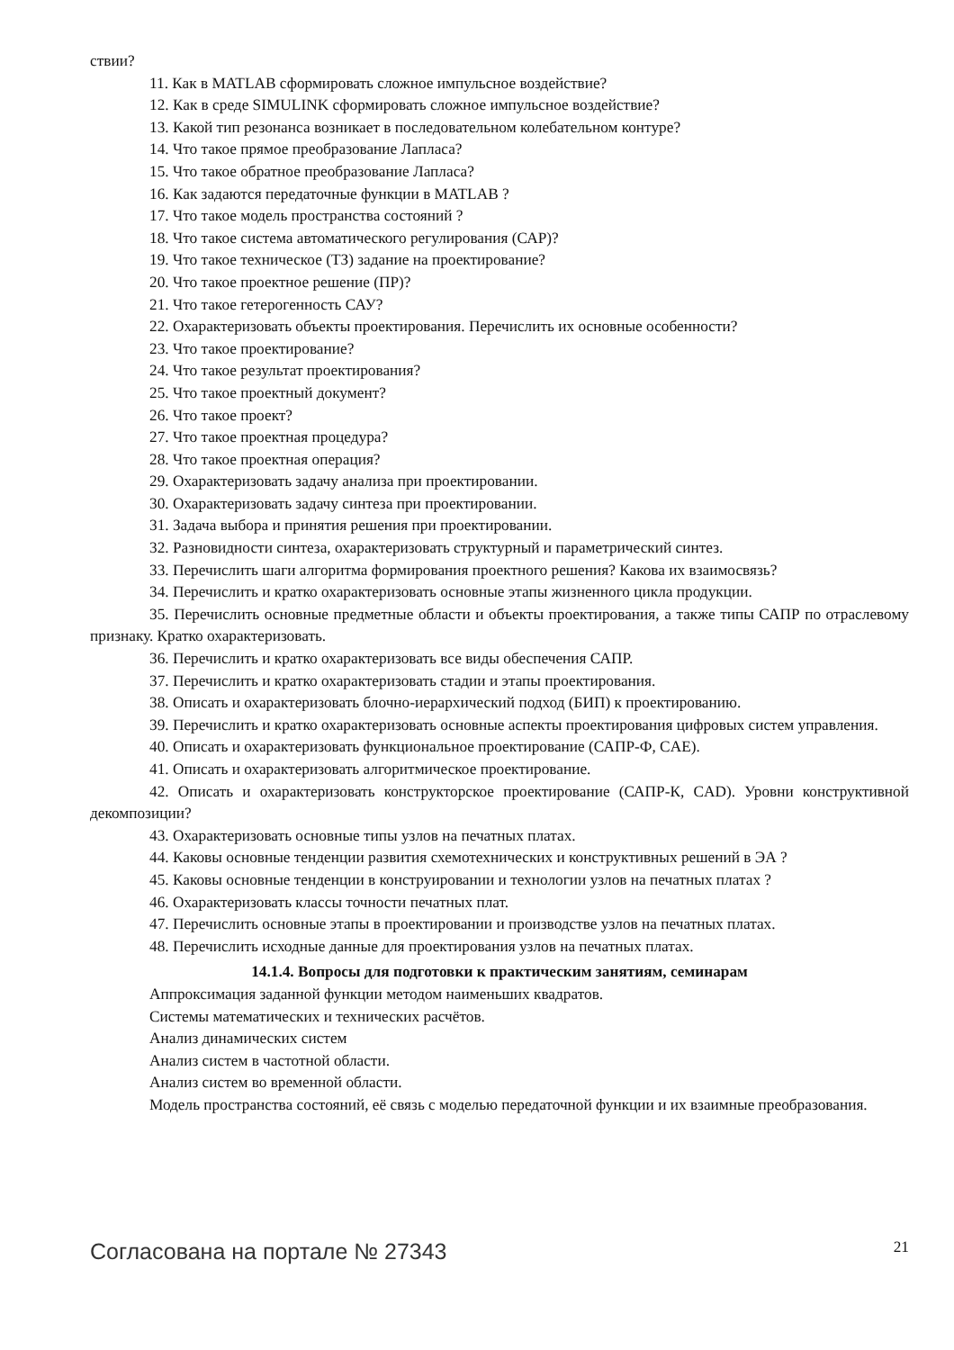ствии?
11. Как в MATLAB сформировать сложное импульсное воздействие?
12. Как в среде SIMULINK сформировать сложное импульсное воздействие?
13. Какой тип резонанса возникает в последовательном колебательном контуре?
14. Что такое прямое преобразование Лапласа?
15. Что такое обратное преобразование Лапласа?
16. Как задаются передаточные функции в MATLAB ?
17. Что такое модель пространства состояний ?
18. Что такое система автоматического регулирования (САР)?
19. Что такое техническое (ТЗ) задание на проектирование?
20. Что такое проектное решение (ПР)?
21. Что такое гетерогенность САУ?
22. Охарактеризовать объекты проектирования. Перечислить их основные особенности?
23. Что такое проектирование?
24. Что такое результат проектирования?
25. Что такое проектный документ?
26. Что такое проект?
27. Что такое проектная процедура?
28. Что такое проектная операция?
29. Охарактеризовать задачу анализа при проектировании.
30. Охарактеризовать задачу синтеза при проектировании.
31. Задача выбора и принятия решения при проектировании.
32. Разновидности синтеза, охарактеризовать структурный и параметрический синтез.
33. Перечислить шаги алгоритма формирования проектного решения? Какова их взаимосвязь?
34. Перечислить и кратко охарактеризовать основные этапы жизненного цикла продукции.
35. Перечислить основные предметные области и объекты проектирования, а также типы САПР по отраслевому признаку. Кратко охарактеризовать.
36. Перечислить и кратко охарактеризовать все виды обеспечения САПР.
37. Перечислить и кратко охарактеризовать стадии и этапы проектирования.
38. Описать и охарактеризовать блочно-иерархический подход (БИП) к проектированию.
39. Перечислить и кратко охарактеризовать основные аспекты проектирования цифровых систем управления.
40. Описать и охарактеризовать функциональное проектирование (САПР-Ф, CAE).
41. Описать и охарактеризовать алгоритмическое проектирование.
42. Описать и охарактеризовать конструкторское проектирование (САПР-К, CAD). Уровни конструктивной декомпозиции?
43. Охарактеризовать основные типы узлов на печатных платах.
44. Каковы основные тенденции развития схемотехнических и конструктивных решений в ЭА ?
45. Каковы основные тенденции в конструировании и технологии узлов на печатных платах ?
46. Охарактеризовать классы точности печатных плат.
47. Перечислить основные этапы в проектировании и производстве узлов на печатных платах.
48. Перечислить исходные данные для проектирования узлов на печатных платах.
14.1.4. Вопросы для подготовки к практическим занятиям, семинарам
Аппроксимация заданной функции методом наименьших квадратов.
Системы математических и технических расчётов.
Анализ динамических систем
Анализ систем в частотной области.
Анализ систем во временной области.
Модель пространства состояний, её связь с моделью передаточной функции и их взаимные преобразования.
Согласована на портале № 27343 21